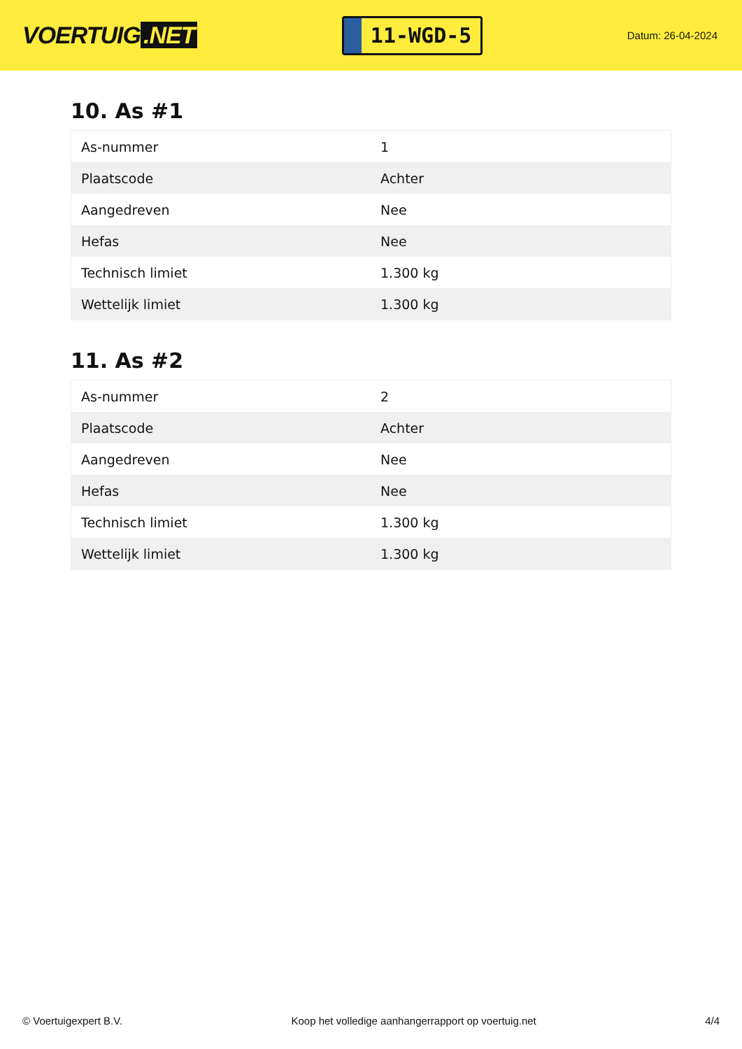VOERTUIG.NET
11-WGD-5
Datum: 26-04-2024
10. As #1
| As-nummer | 1 |
| Plaatscode | Achter |
| Aangedreven | Nee |
| Hefas | Nee |
| Technisch limiet | 1.300 kg |
| Wettelijk limiet | 1.300 kg |
11. As #2
| As-nummer | 2 |
| Plaatscode | Achter |
| Aangedreven | Nee |
| Hefas | Nee |
| Technisch limiet | 1.300 kg |
| Wettelijk limiet | 1.300 kg |
© Voertuigexpert B.V. Koop het volledige aanhangerrapport op voertuig.net 4/4